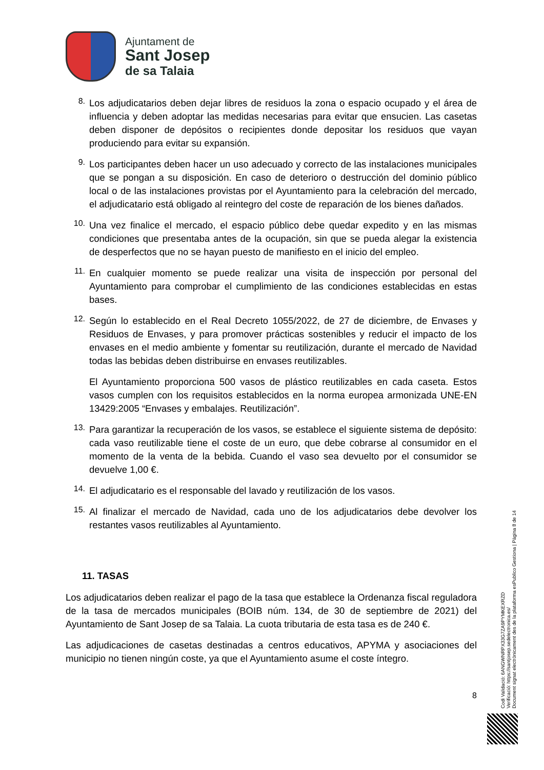Ajuntament de
Sant Josep
de sa Talaia
8.
Los adjudicatarios deben dejar libres de residuos la zona o espacio ocupado y el área de influencia y deben adoptar las medidas necesarias para evitar que ensucien. Las casetas deben disponer de depósitos o recipientes donde depositar los residuos que vayan produciendo para evitar su expansión.
9.
Los participantes deben hacer un uso adecuado y correcto de las instalaciones municipales que se pongan a su disposición. En caso de deterioro o destrucción del dominio público local o de las instalaciones provistas por el Ayuntamiento para la celebración del mercado, el adjudicatario está obligado al reintegro del coste de reparación de los bienes dañados.
10.
Una vez finalice el mercado, el espacio público debe quedar expedito y en las mismas condiciones que presentaba antes de la ocupación, sin que se pueda alegar la existencia de desperfectos que no se hayan puesto de manifiesto en el inicio del empleo.
11.
En cualquier momento se puede realizar una visita de inspección por personal del Ayuntamiento para comprobar el cumplimiento de las condiciones establecidas en estas bases.
12.
Según lo establecido en el Real Decreto 1055/2022, de 27 de diciembre, de Envases y Residuos de Envases, y para promover prácticas sostenibles y reducir el impacto de los envases en el medio ambiente y fomentar su reutilización, durante el mercado de Navidad todas las bebidas deben distribuirse en envases reutilizables.
El Ayuntamiento proporciona 500 vasos de plástico reutilizables en cada caseta. Estos vasos cumplen con los requisitos establecidos en la norma europea armonizada UNE-EN 13429:2005 “Envases y embalajes. Reutilización”.
13.
Para garantizar la recuperación de los vasos, se establece el siguiente sistema de depósito: cada vaso reutilizable tiene el coste de un euro, que debe cobrarse al consumidor en el momento de la venta de la bebida. Cuando el vaso sea devuelto por el consumidor se devuelve 1,00 €.
14.
El adjudicatario es el responsable del lavado y reutilización de los vasos.
15.
Al finalizar el mercado de Navidad, cada uno de los adjudicatarios debe devolver los restantes vasos reutilizables al Ayuntamiento.
11. TASAS
Los adjudicatarios deben realizar el pago de la tasa que establece la Ordenanza fiscal reguladora de la tasa de mercados municipales (BOIB núm. 134, de 30 de septiembre de 2021) del Ayuntamiento de Sant Josep de sa Talaia. La cuota tributaria de esta tasa es de 240 €.
Las adjudicaciones de casetas destinadas a centros educativos, APYMA y asociaciones del municipio no tienen ningún coste, ya que el Ayuntamiento asume el coste íntegro.
8
Codi Validació: 6ANGWNRPX33G7ZA9PYMKEXRZD
Verificació: https://santjosep.sedelectronica.es/
Document signat electrònicament des de la plataforma esPublico Gestiona | Pàgina 8 de 14